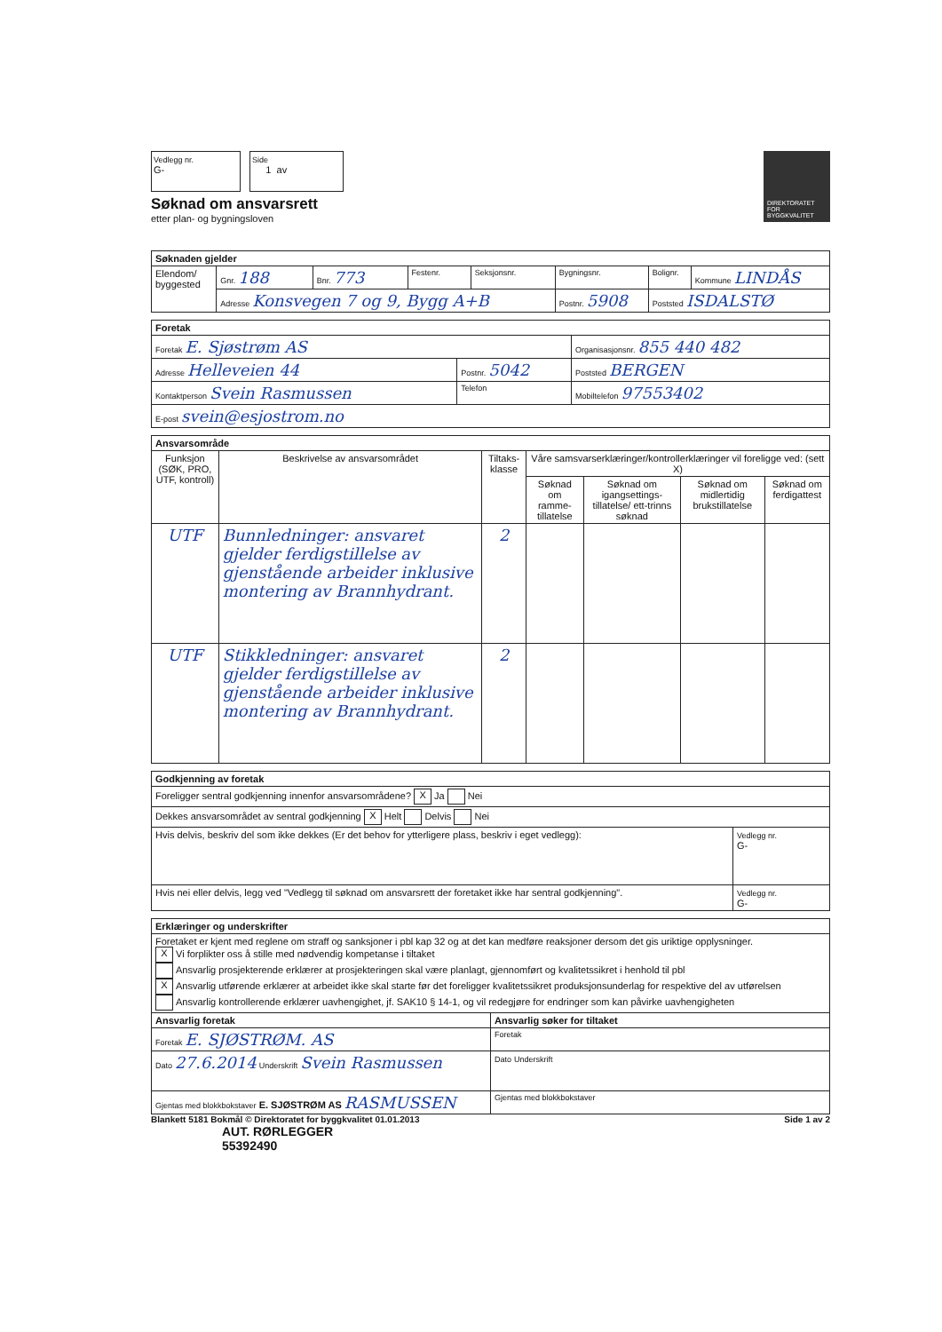Vedlegg nr.
G-
Side
1 av
DIREKTORATET FOR BYGGKVALITET
Søknad om ansvarsrett
etter plan- og bygningsloven
| Søknaden gjelder | | | | | | | |
| --- | --- | --- | --- | --- | --- | --- | --- |
| Elendom/ byggested | Gnr. 188 | Bnr. 773 | Festenr. | Seksjonsnr. | Bygningsnr. | Bolignr. | Kommune LINDÅS |
| | Adresse Konsvegen 7 og 9, Bygg A+B | | | | Postnr. 5908 | Poststed ISDALSTØ | |
| Foretak | | | |
| --- | --- | --- | --- |
| Foretak E. Sjøstrøm AS | | | Organisasjonsnr. 855 440 482 |
| Adresse Helleveien 44 | Postnr. 5042 | Poststed BERGEN | |
| Kontaktperson Svein Rasmussen | Telefon | | Mobiltelefon 97553402 |
| E-post svein@esjostrom.no | | | |
| Ansvarsområde | | | | | | |
| --- | --- | --- | --- | --- | --- | --- |
| Funksjon (SØK, PRO, UTF, kontroll) | Beskrivelse av ansvarsområdet | Tiltaks-klasse | Våre samsvarserklæringer/kontrollerklæringer vil foreligge ved: (sett X) | | | |
| | | | Søknad om ramme-tillatelse | Søknad om igangsettings-tillatelse/ ett-trinns søknad | Søknad om midlertidig brukstillatelse | Søknad om ferdigattest |
| UTF | Bunnledninger: ansvaret gjelder ferdigstillelse av gjenstående arbeider inklusive montering av Brannhydrant. | 2 | | | | |
| UTF | Stikkledninger: ansvaret gjelder ferdigstillelse av gjenstående arbeider inklusive montering av Brannhydrant. | 2 | | | | |
| Godkjenning av foretak | |
| --- | --- |
| Foreligger sentral godkjenning innenfor ansvarsområdene? X Ja Nei | |
| Dekkes ansvarsområdet av sentral godkjenning X Helt Delvis Nei | |
| Hvis delvis, beskriv del som ikke dekkes (Er det behov for ytterligere plass, beskriv i eget vedlegg): | Vedlegg nr. G- |
| Hvis nei eller delvis, legg ved "Vedlegg til søknad om ansvarsrett der foretaket ikke har sentral godkjenning". | Vedlegg nr. G- |
| Erklæringer og underskrifter | |
| --- | --- |
| Foretaket er kjent med reglene om straff og sanksjoner i pbl kap 32 og at det kan medføre reaksjoner dersom det gis uriktige opplysninger. X Vi forplikter oss å stille med nødvendig kompetanse i tiltaket Ansvarlig prosjekterende erklærer at prosjekteringen skal være planlagt, gjennomført og kvalitetssikret i henhold til pbl X Ansvarlig utførende erklærer at arbeidet ikke skal starte før det foreligger kvalitetssikret produksjonsunderlag for respektive del av utførelsen Ansvarlig kontrollerende erklærer uavhengighet, jf. SAK10 § 14-1, og vil redegjøre for endringer som kan påvirke uavhengigheten | |
| Ansvarlig foretak | Ansvarlig søker for tiltaket |
| Foretak E. SJØSTRØM. AS | Foretak |
| Dato 27.6.2014 Underskrift Svein Rasmussen | Dato Underskrift |
| Gjentas med blokkbokstaver E. SJØSTRØM AS RASMUSSEN | Gjentas med blokkbokstaver |
Blankett 5181 Bokmål © Direktoratet for byggkvalitet 01.01.2013 Side 1 av 2
AUT. RØRLEGGER
55392490